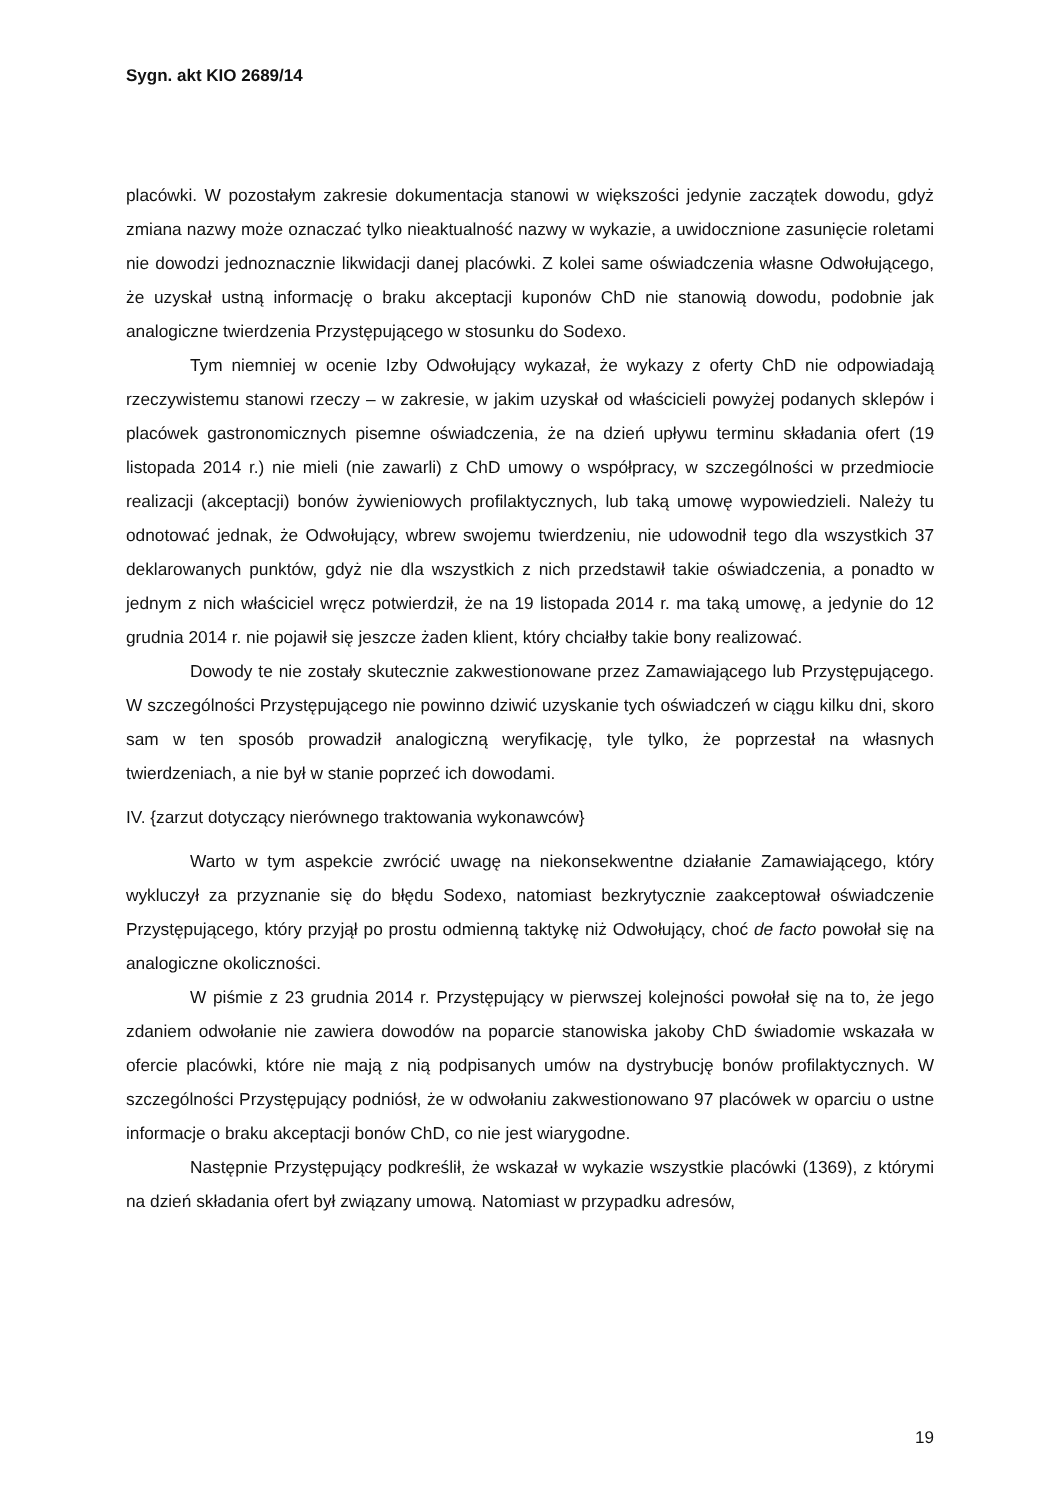Sygn. akt KIO 2689/14
placówki. W pozostałym zakresie dokumentacja stanowi w większości jedynie zaczątek dowodu, gdyż zmiana nazwy może oznaczać tylko nieaktualność nazwy w wykazie, a uwidocznione zasunięcie roletami nie dowodzi jednoznacznie likwidacji danej placówki. Z kolei same oświadczenia własne Odwołującego, że uzyskał ustną informację o braku akceptacji kuponów ChD nie stanowią dowodu, podobnie jak analogiczne twierdzenia Przystępującego w stosunku do Sodexo.
Tym niemniej w ocenie Izby Odwołujący wykazał, że wykazy z oferty ChD nie odpowiadają rzeczywistemu stanowi rzeczy – w zakresie, w jakim uzyskał od właścicieli powyżej podanych sklepów i placówek gastronomicznych pisemne oświadczenia, że na dzień upływu terminu składania ofert (19 listopada 2014 r.) nie mieli (nie zawarli) z ChD umowy o współpracy, w szczególności w przedmiocie realizacji (akceptacji) bonów żywieniowych profilaktycznych, lub taką umowę wypowiedzieli. Należy tu odnotować jednak, że Odwołujący, wbrew swojemu twierdzeniu, nie udowodnił tego dla wszystkich 37 deklarowanych punktów, gdyż nie dla wszystkich z nich przedstawił takie oświadczenia, a ponadto w jednym z nich właściciel wręcz potwierdził, że na 19 listopada 2014 r. ma taką umowę, a jedynie do 12 grudnia 2014 r. nie pojawił się jeszcze żaden klient, który chciałby takie bony realizować.
Dowody te nie zostały skutecznie zakwestionowane przez Zamawiającego lub Przystępującego. W szczególności Przystępującego nie powinno dziwić uzyskanie tych oświadczeń w ciągu kilku dni, skoro sam w ten sposób prowadził analogiczną weryfikację, tyle tylko, że poprzestał na własnych twierdzeniach, a nie był w stanie poprzeć ich dowodami.
IV. {zarzut dotyczący nierównego traktowania wykonawców}
Warto w tym aspekcie zwrócić uwagę na niekonsekwentne działanie Zamawiającego, który wykluczył za przyznanie się do błędu Sodexo, natomiast bezkrytycznie zaakceptował oświadczenie Przystępującego, który przyjął po prostu odmienną taktykę niż Odwołujący, choć de facto powołał się na analogiczne okoliczności.
W piśmie z 23 grudnia 2014 r. Przystępujący w pierwszej kolejności powołał się na to, że jego zdaniem odwołanie nie zawiera dowodów na poparcie stanowiska jakoby ChD świadomie wskazała w ofercie placówki, które nie mają z nią podpisanych umów na dystrybucję bonów profilaktycznych. W szczególności Przystępujący podniósł, że w odwołaniu zakwestionowano 97 placówek w oparciu o ustne informacje o braku akceptacji bonów ChD, co nie jest wiarygodne.
Następnie Przystępujący podkreślił, że wskazał w wykazie wszystkie placówki (1369), z którymi na dzień składania ofert był związany umową. Natomiast w przypadku adresów,
19